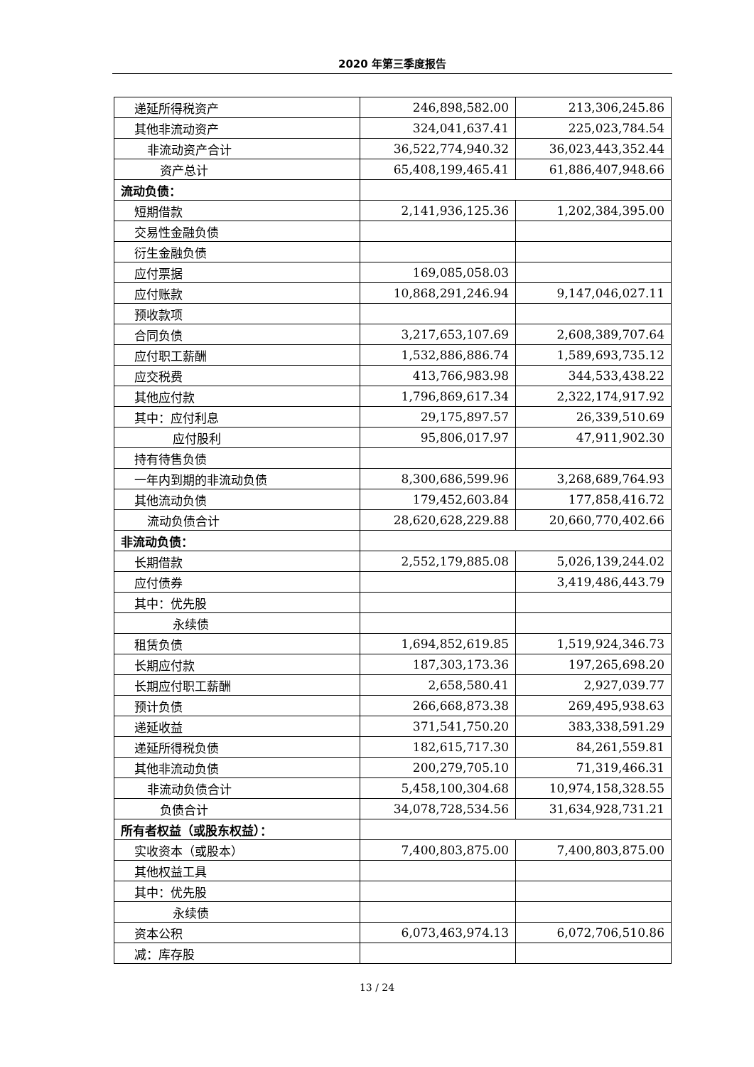2020 年第三季度报告
| 递延所得税资产 | 246,898,582.00 | 213,306,245.86 |
| 其他非流动资产 | 324,041,637.41 | 225,023,784.54 |
| 非流动资产合计 | 36,522,774,940.32 | 36,023,443,352.44 |
| 资产总计 | 65,408,199,465.41 | 61,886,407,948.66 |
| 流动负债： | | |
| 短期借款 | 2,141,936,125.36 | 1,202,384,395.00 |
| 交易性金融负债 | | |
| 衍生金融负债 | | |
| 应付票据 | 169,085,058.03 | |
| 应付账款 | 10,868,291,246.94 | 9,147,046,027.11 |
| 预收款项 | | |
| 合同负债 | 3,217,653,107.69 | 2,608,389,707.64 |
| 应付职工薪酬 | 1,532,886,886.74 | 1,589,693,735.12 |
| 应交税费 | 413,766,983.98 | 344,533,438.22 |
| 其他应付款 | 1,796,869,617.34 | 2,322,174,917.92 |
| 其中：应付利息 | 29,175,897.57 | 26,339,510.69 |
| 应付股利 | 95,806,017.97 | 47,911,902.30 |
| 持有待售负债 | | |
| 一年内到期的非流动负债 | 8,300,686,599.96 | 3,268,689,764.93 |
| 其他流动负债 | 179,452,603.84 | 177,858,416.72 |
| 流动负债合计 | 28,620,628,229.88 | 20,660,770,402.66 |
| 非流动负债： | | |
| 长期借款 | 2,552,179,885.08 | 5,026,139,244.02 |
| 应付债券 | | 3,419,486,443.79 |
| 其中：优先股 | | |
| 永续债 | | |
| 租赁负债 | 1,694,852,619.85 | 1,519,924,346.73 |
| 长期应付款 | 187,303,173.36 | 197,265,698.20 |
| 长期应付职工薪酬 | 2,658,580.41 | 2,927,039.77 |
| 预计负债 | 266,668,873.38 | 269,495,938.63 |
| 递延收益 | 371,541,750.20 | 383,338,591.29 |
| 递延所得税负债 | 182,615,717.30 | 84,261,559.81 |
| 其他非流动负债 | 200,279,705.10 | 71,319,466.31 |
| 非流动负债合计 | 5,458,100,304.68 | 10,974,158,328.55 |
| 负债合计 | 34,078,728,534.56 | 31,634,928,731.21 |
| 所有者权益（或股东权益）： | | |
| 实收资本（或股本） | 7,400,803,875.00 | 7,400,803,875.00 |
| 其他权益工具 | | |
| 其中：优先股 | | |
| 永续债 | | |
| 资本公积 | 6,073,463,974.13 | 6,072,706,510.86 |
| 减：库存股 | | |
13 / 24